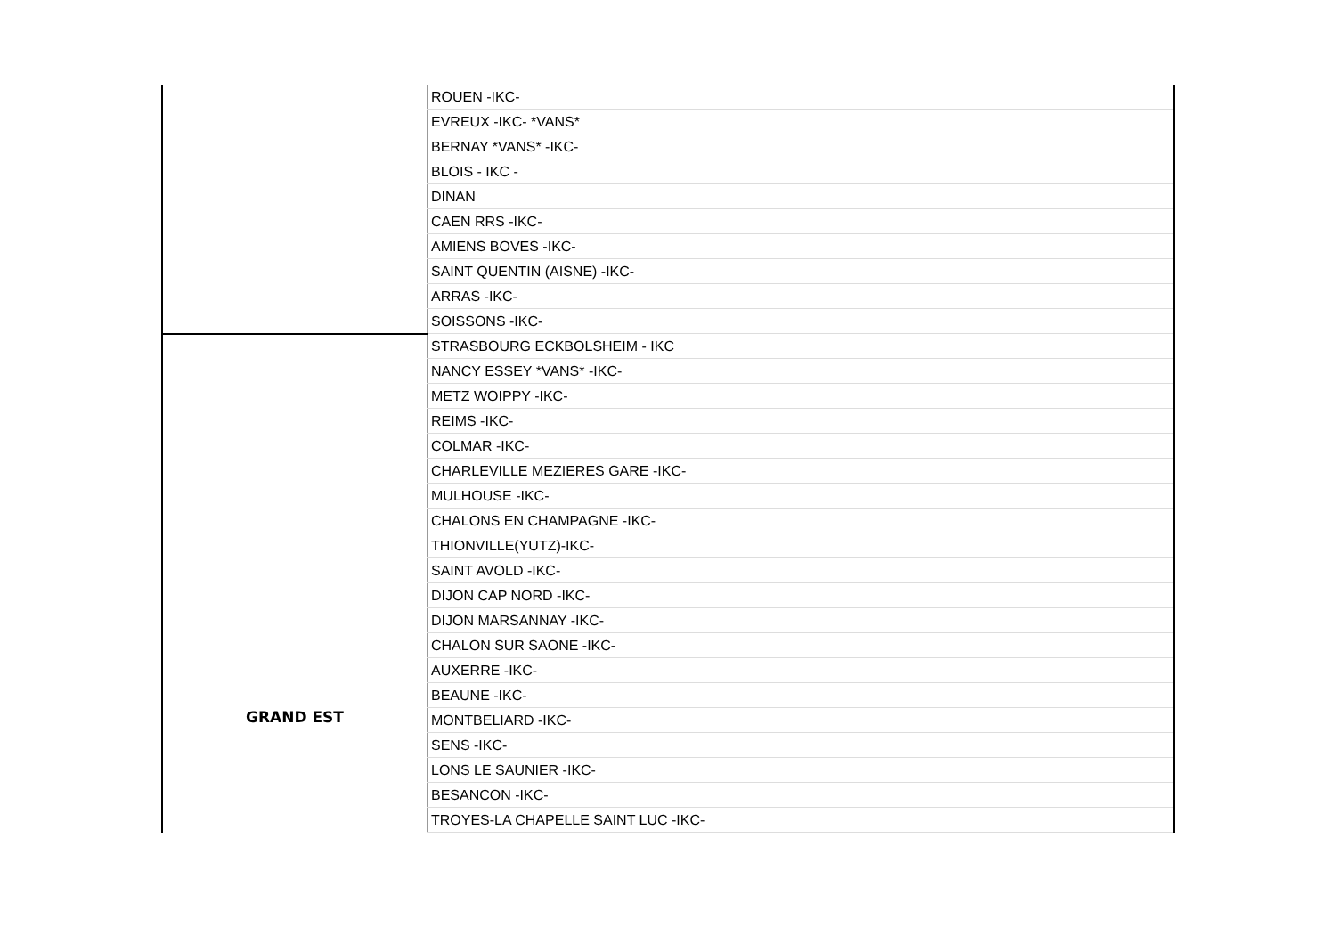| | ROUEN -IKC- |
| | EVREUX -IKC- *VANS* |
| | BERNAY *VANS* -IKC- |
| | BLOIS - IKC - |
| | DINAN |
| | CAEN RRS -IKC- |
| | AMIENS BOVES -IKC- |
| | SAINT QUENTIN (AISNE) -IKC- |
| | ARRAS -IKC- |
| | SOISSONS -IKC- |
| GRAND EST | STRASBOURG ECKBOLSHEIM - IKC |
| | NANCY ESSEY *VANS* -IKC- |
| | METZ WOIPPY -IKC- |
| | REIMS -IKC- |
| | COLMAR -IKC- |
| | CHARLEVILLE MEZIERES GARE -IKC- |
| | MULHOUSE -IKC- |
| | CHALONS EN CHAMPAGNE -IKC- |
| | THIONVILLE(YUTZ)-IKC- |
| | SAINT AVOLD -IKC- |
| | DIJON CAP NORD -IKC- |
| | DIJON MARSANNAY -IKC- |
| | CHALON SUR SAONE -IKC- |
| | AUXERRE -IKC- |
| | BEAUNE -IKC- |
| | MONTBELIARD -IKC- |
| | SENS -IKC- |
| | LONS LE SAUNIER -IKC- |
| | BESANCON -IKC- |
| | TROYES-LA CHAPELLE SAINT LUC -IKC- |